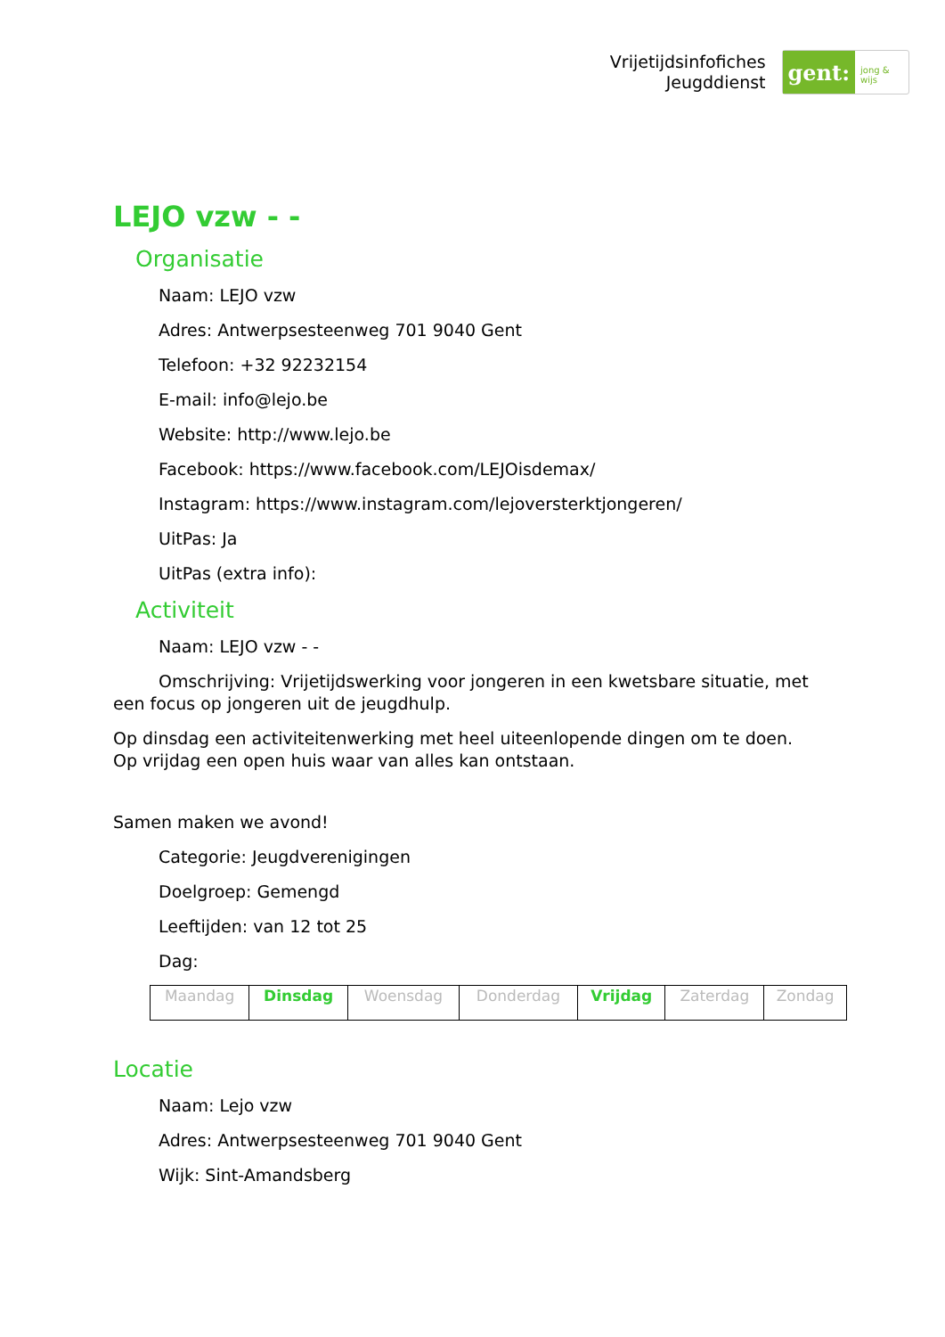Vrijetijdsinfofiches
Jeugddienst
gent:
jong & wijs
LEJO vzw - -
Organisatie
Naam: LEJO vzw
Adres: Antwerpsesteenweg 701 9040 Gent
Telefoon: +32 92232154
E-mail: info@lejo.be
Website: http://www.lejo.be
Facebook: https://www.facebook.com/LEJOisdemax/
Instagram: https://www.instagram.com/lejoversterktjongeren/
UitPas: Ja
UitPas (extra info):
Activiteit
Naam: LEJO vzw - -
Omschrijving: Vrijetijdswerking voor jongeren in een kwetsbare situatie, met een focus op jongeren uit de jeugdhulp.
Op dinsdag een activiteitenwerking met heel uiteenlopende dingen om te doen.
Op vrijdag een open huis waar van alles kan ontstaan.
Samen maken we avond!
Categorie: Jeugdverenigingen
Doelgroep: Gemengd
Leeftijden: van 12 tot 25
Dag:
| Maandag | Dinsdag | Woensdag | Donderdag | Vrijdag | Zaterdag | Zondag |
Locatie
Naam: Lejo vzw
Adres: Antwerpsesteenweg 701 9040 Gent
Wijk: Sint-Amandsberg